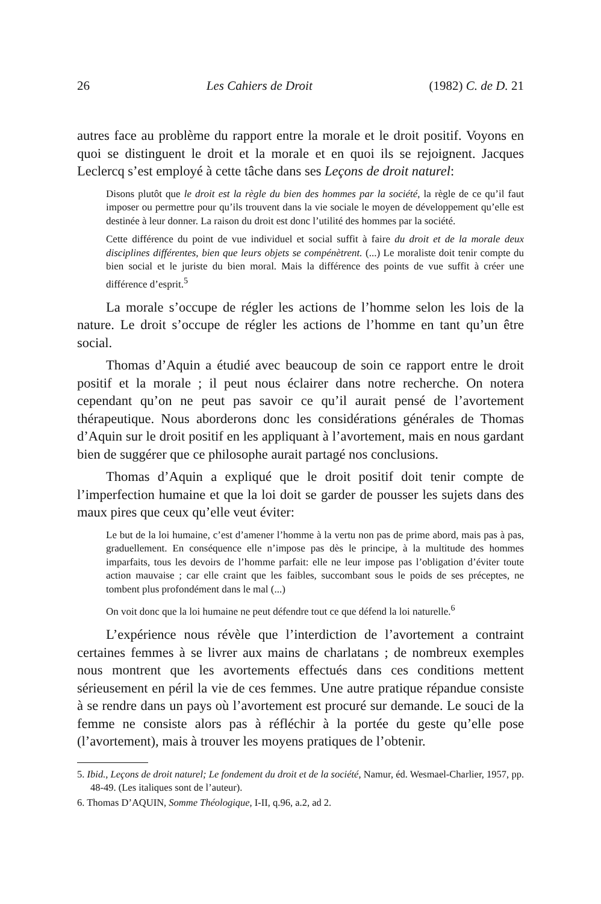26 Les Cahiers de Droit (1982) C. de D. 21
autres face au problème du rapport entre la morale et le droit positif. Voyons en quoi se distinguent le droit et la morale et en quoi ils se rejoignent. Jacques Leclercq s’est employé à cette tâche dans ses Leçons de droit naturel:
Disons plutôt que le droit est la règle du bien des hommes par la société, la règle de ce qu’il faut imposer ou permettre pour qu’ils trouvent dans la vie sociale le moyen de développement qu’elle est destinée à leur donner. La raison du droit est donc l’utilité des hommes par la société.
Cette différence du point de vue individuel et social suffit à faire du droit et de la morale deux disciplines différentes, bien que leurs objets se compénètrent. (...) Le moraliste doit tenir compte du bien social et le juriste du bien moral. Mais la différence des points de vue suffit à créer une différence d’esprit.<sup>5</sup>
La morale s’occupe de régler les actions de l’homme selon les lois de la nature. Le droit s’occupe de régler les actions de l’homme en tant qu’un être social.
Thomas d’Aquin a étudié avec beaucoup de soin ce rapport entre le droit positif et la morale ; il peut nous éclairer dans notre recherche. On notera cependant qu’on ne peut pas savoir ce qu’il aurait pensé de l’avortement thérapeutique. Nous aborderons donc les considérations générales de Thomas d’Aquin sur le droit positif en les appliquant à l’avortement, mais en nous gardant bien de suggérer que ce philosophe aurait partagé nos conclusions.
Thomas d’Aquin a expliqué que le droit positif doit tenir compte de l’imperfection humaine et que la loi doit se garder de pousser les sujets dans des maux pires que ceux qu’elle veut éviter:
Le but de la loi humaine, c’est d’amener l’homme à la vertu non pas de prime abord, mais pas à pas, graduellement. En conséquence elle n’impose pas dès le principe, à la multitude des hommes imparfaits, tous les devoirs de l’homme parfait: elle ne leur impose pas l’obligation d’éviter toute action mauvaise ; car elle craint que les faibles, succombant sous le poids de ses préceptes, ne tombent plus profondément dans le mal (...)
On voit donc que la loi humaine ne peut défendre tout ce que défend la loi naturelle.<sup>6</sup>
L’expérience nous révèle que l’interdiction de l’avortement a contraint certaines femmes à se livrer aux mains de charlatans ; de nombreux exemples nous montrent que les avortements effectués dans ces conditions mettent sérieusement en péril la vie de ces femmes. Une autre pratique répandue consiste à se rendre dans un pays où l’avortement est procuré sur demande. Le souci de la femme ne consiste alors pas à réfléchir à la portée du geste qu’elle pose (l’avortement), mais à trouver les moyens pratiques de l’obtenir.
5. Ibid., Leçons de droit naturel; Le fondement du droit et de la société, Namur, éd. Wesmael-Charlier, 1957, pp. 48-49. (Les italiques sont de l’auteur).
6. Thomas D’AQUIN, Somme Théologique, I-II, q.96, a.2, ad 2.